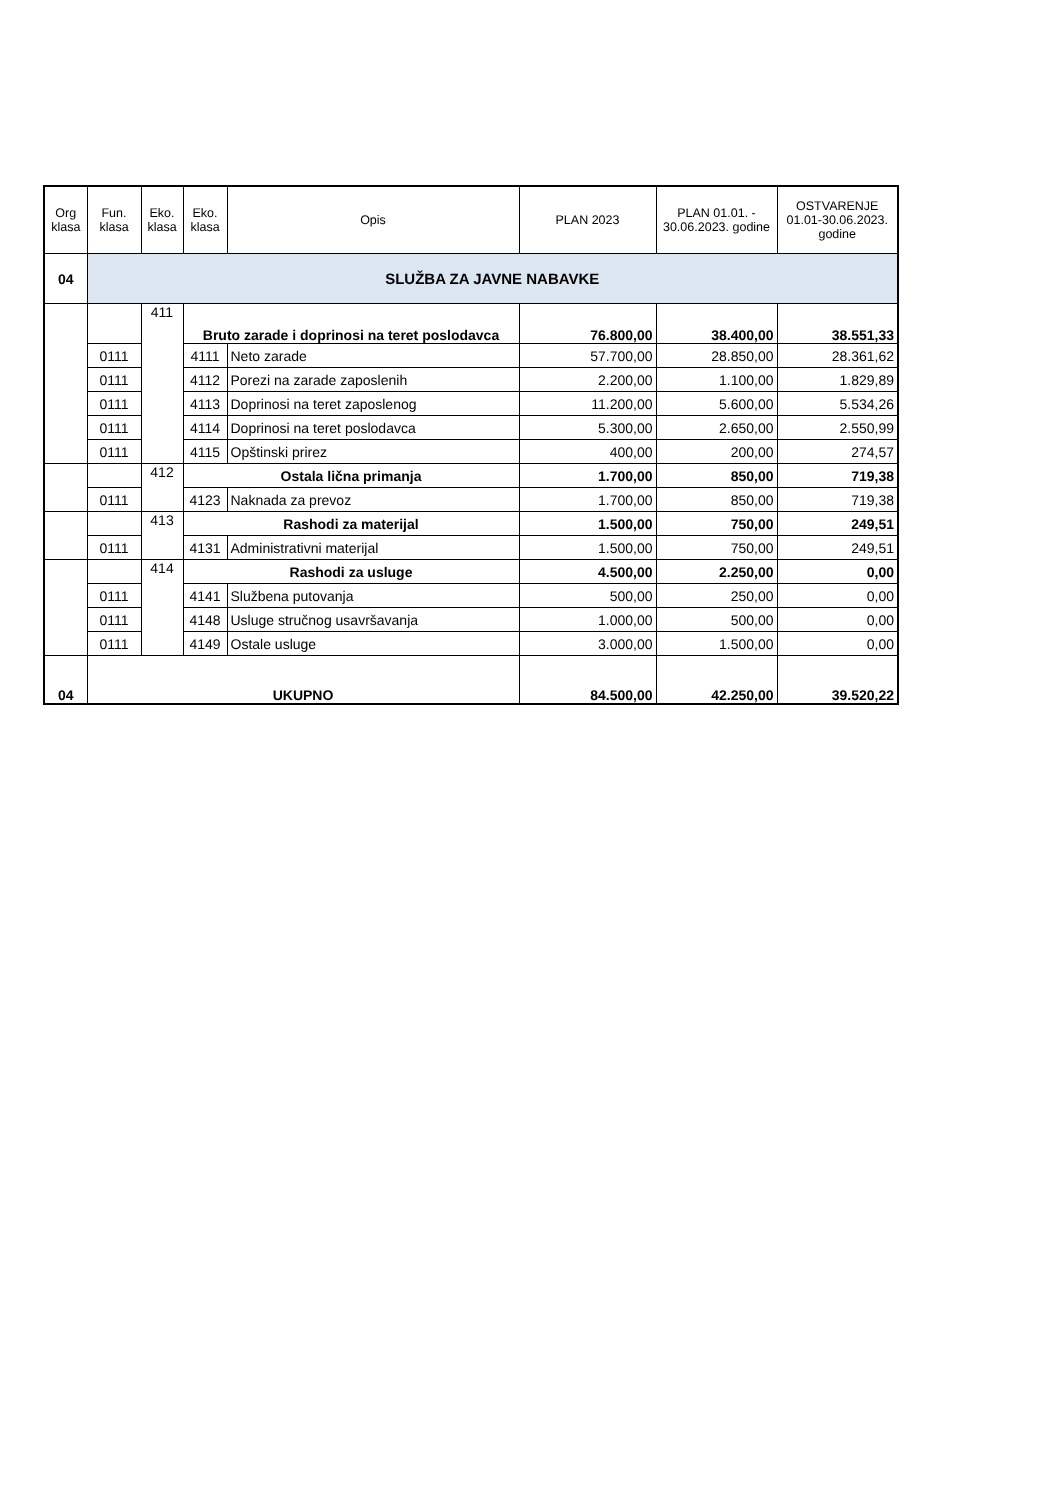| Org klasa | Fun. klasa | Eko. klasa | Eko. klasa | Opis | PLAN 2023 | PLAN 01.01. - 30.06.2023. godine | OSTVARENJE 01.01-30.06.2023. godine |
| --- | --- | --- | --- | --- | --- | --- | --- |
| 04 | SLUŽBA ZA JAVNE NABAVKE | | | | | | |
| | | 411 | Bruto zarade i doprinosi na teret poslodavca | | 76.800,00 | 38.400,00 | 38.551,33 |
| | 0111 | | 4111 | Neto zarade | 57.700,00 | 28.850,00 | 28.361,62 |
| | 0111 | | 4112 | Porezi na zarade zaposlenih | 2.200,00 | 1.100,00 | 1.829,89 |
| | 0111 | | 4113 | Doprinosi na teret zaposlenog | 11.200,00 | 5.600,00 | 5.534,26 |
| | 0111 | | 4114 | Doprinosi na teret poslodavca | 5.300,00 | 2.650,00 | 2.550,99 |
| | 0111 | | 4115 | Opštinski prirez | 400,00 | 200,00 | 274,57 |
| | | 412 | Ostala lična primanja | | 1.700,00 | 850,00 | 719,38 |
| | 0111 | | 4123 | Naknada za prevoz | 1.700,00 | 850,00 | 719,38 |
| | | 413 | Rashodi za materijal | | 1.500,00 | 750,00 | 249,51 |
| | 0111 | | 4131 | Administrativni materijal | 1.500,00 | 750,00 | 249,51 |
| | | 414 | Rashodi za usluge | | 4.500,00 | 2.250,00 | 0,00 |
| | 0111 | | 4141 | Službena putovanja | 500,00 | 250,00 | 0,00 |
| | 0111 | | 4148 | Usluge stručnog usavršavanja | 1.000,00 | 500,00 | 0,00 |
| | 0111 | | 4149 | Ostale usluge | 3.000,00 | 1.500,00 | 0,00 |
| 04 | UKUPNO | | | | 84.500,00 | 42.250,00 | 39.520,22 |